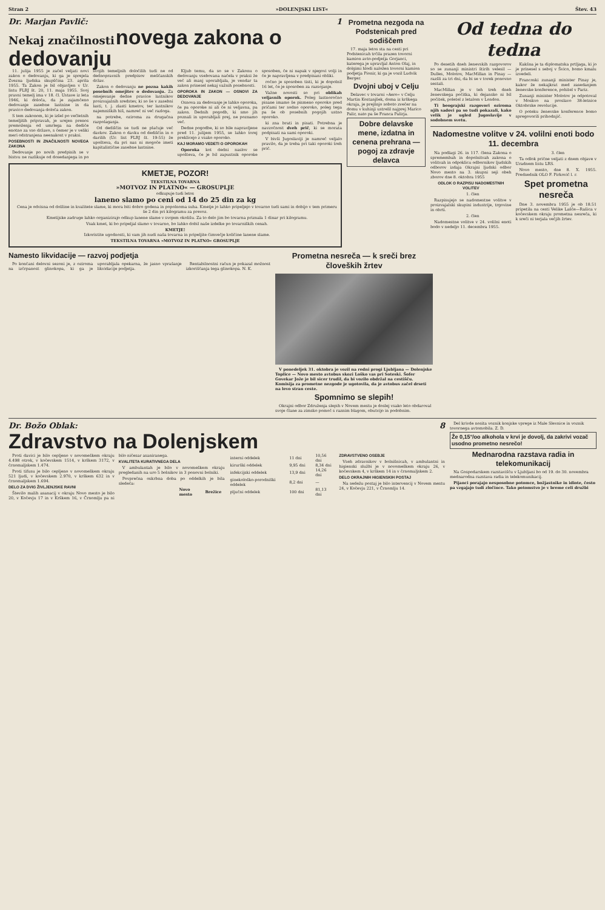Stran 2 »DOLENJSKI LIST« Štev. 43
Dr. Marjan Pavlič: 1
Nekaj značilnosti novega zakona o dedovanju
11. julija 1955 je začel veljati novi zakon o dedovanju, ki ga je sprejela Zvezna ljudska skupščina 23. aprila 1955. Ta Zakon je bil objavljen v Ur. listu FLRJ št. 20, 11. maja 1955. Svoj pravni temelj ima v 18. čl. Ustave iz leta 1946, ki določa, da je zajamčeno dedovanje zasebne lastnine in da pravico dedovanja določa zakon.
S tem zakonom, ki je izšel po večletnih temeljitih pripravah, je urejen prenos premoženja od umrlega na dediče enotno za vso državo, s čemer je v veliki meri odstranjena neenakost v praksi.
POSEBNOSTI IN ZNAČILNOSTI NOVEGA ZAKONA
Dedovanje po novih predpisih se v bistvu ne razlikuje od dosedanjega in po svojih temeljnih določilih tudi ne od dednopravnih predpisov meščanskih držav.
Zakon o dedovanju ne pozna kakih posebnih omejitev o dedovanju. Za omejevanje dedne pravice lastnikov proizvajalnih sredstev, ki so še v zasebni lasti, t. j. zlasti kmetov, ter lastnikov najemniških hiš, namreč ni več razloga.
na potrebe, oziroma za drugačna razpolaganja.
Od dediščin se tudi ne plačuje več davkov. Zakon o davku od dediščin in o darilih (Ur. list FLRJ št. 19-55) že upošteva, da pri nas ni mogoče imeti kapitalistične zasebne lastnine.
Kljub temu, da so se v Zakonu o dedovanju vsebovana načela v praksi že več ali manj uporabljala, je vendar ta zakon prinesel nekaj važnih posebnosti.
OPOROKA IN ZAKON — OSNOVI ZA DEDOVANJE
Osnova za dedovanje je lahko oporoka, če pa oporoke ni ali če ni veljavna, pa zakon. Dednih pogodb, ki smo jih poznali in uporabljali prej, ne poznamo več.
Dedne pogodbe, ki so bile napravljene pred 11. julijem 1955, se lahko torej preklicejo z vsako oporoko.
KAJ MORAMO VEDETI O OPOROKAH
Oporoka kot dedni naslov se upošteva, če je bil zapustnik oporoke sposoben, če ni napak v njegovi volji in če je napravljena v predpisani obliki.
ročno je sposoben tisti, ki je dopolnil 16 let, če je sposoben za razsojanje.
Važne novosti so pri oblikah veljavnih oporok. Poleg lastnoročno pisane imamo še pismeno oporoko pred pričami ter sodno oporoko, poleg tega pa še ob posebnih pogojih ustno oporoko.
ki zna brati in pisati. Potrebna je navzočnost dveh prič, ki se morata podpisati na sami oporoki.
V bivši Jugoslaviji je namreč veljalo pravilo, da je treba pri taki oporoki treh prič.
KMETJE, POZOR!
TEKSTILNA TOVARNA
»MOTVOZ IN PLATNO« — GROSUPLJE
odkupuje tudi letos
laneno slamo po ceni od 14 do 25 din za kg
Cena je odvisna od dolžine in kvalitete slame, ki mora biti dobro godena in popolnoma suha. Kmetje jo lahko pripeljejo v tovarno tudi sami in dobijo v tem primeru še 2 din pri kilogramu za prevoz.
Kmetijske zadruge lahko organizirajo odkup lanene slame v svojem okolišu. Za to delo jim bo tovarna priznala 1 dinar pri kilogramu.
Vsak kmet, ki bo pripeljal slamo v tovarno, bo lahko dobil naše izdelke po tovarniških cenah.
KMETJE!
Izkoristite ugodnosti, ki vam jih nudi naša tovarna in pripeljite čimvečje količine lanene slame.
TEKSTILNA TOVARNA »MOTVOZ IN PLATNO« GROSUPLJE
Prometna nezgoda na Podstenicah pred sodiščem
17. maja letos sta na cesti pri Podstenicah trčila prazen tovorni kamion avto-podjetja Gorjanci, katerega je upravljal Anton Olaj, in dolgimi hlodi naložen tovorni kamion podjetja Pionir, ki ga je vozil Ludvik Berger.
Dvojni uboj v Celju
Delavec v tovarni »Aero« v Celju Martin Kostanjšek, doma iz krškega okraja, je prejšnjo soboto zvečer na domu v kuhinji ustrelil najprej Marico Palir, nato pa še Franca Palirja.
Dobre delavske mene, izdatna in cenena prehrana — pogoj za zdravje delavca
Od tedna do tedna
Po desetih dneh ženevskih razgovorov so se zunanji ministri štirih velesil — Dulles, Molotov, MacMillan in Pinay — razšli za tri dni, da bi se v torek ponovno sestali.
MacMillan je v teh treh dneh ženevskega počitka, ki dejansko ni bil počitek, poletel z letalom v London.
Ti beograjski razgovori oziroma njih sadovi pa so tudi pokazali, kako velik je ugled Jugoslavije v sodobnem svetu.
Kakšna je ta diplomatska prtljaga, ki jo je prinesel s seboj v Švico, bomo kmalu izvedeli.
Francoski zunanji minister Pinay je, kakor že nekajkrat med zasedanjem ženevske konference, pohitel v Pariz.
Zunanji minister Molotov je odpotoval v Moskvo na proslavo 38-letnice Oktobrske revolucije.
O poteku ženevske konference bomo spregovorili prihodnjič.
Nadomestne volitve v 24. volilni enoti bodo 11. decembra
Na podlagi 26. in 117. člena Zakona o spremembah in dopolnitvah zakona o volitvah in odpoklicu odbornikov ljudskih odborov izdaja Okrajni ljudski odbor Novo mesto na 3. skupni seji obeh zborov dne 8. oktobra 1955
ODLOK O RAZPISU NADOMESTNIH VOLITEV
1. člen
Razpisujejo se nadomestne volitve v proizvajalski skupini industrije, trgovine in obrti.
2. člen
Nadomestne volitve v 24. volilni enoti bodo v nedeljo 11. decembra 1955.
3. člen
Ta odlok prične veljati z dnem objave v Uradnem listu LRS.
Novo mesto, dne 8. X. 1955. Predsednik OLO F. Pirkovič l. r.
Spet prometna nesreča
Dne 3. novembra 1955 je ob 18.51 pripetila na cesti Velike Lašče—Rašica v kočevskem okraju prometna nesreča, ki k sreči ni terjala večjih žrtev.
Namesto likvidacije — razvoj podjetja
Po končani delovni sezoni je, z oziroma na izčrpanost glinokopa, ki ga je uporabljala opekarna, že jasno vprašanje likvidacije podjetja.
Rentabilnostni račun je pokazal možnost izkoriščanja tega glinokopa. N. K.
Prometna nesreča — k sreči brez človeških žrtev
V ponedeljek 31. oktobra je vozil na redni progi Ljubljana — Dolenjske Toplice — Novo mesto avtobus skozi Loško vas pri Soteski. Šofer Govekar Jože je bil sicer trudil, da bi vozilo obdržal na cestišču. Komisija za prometne nezgode je ugotovila, da je avtobus začel drseti na levo stran ceste.
Spomnimo se slepih!
Okrajni odbor Združenja slepih v Novem mestu je doslej vsako leto obdaroval svoje člane za zimsko pomoč s raznim blagom, obutvijo in podobnim.
Dr. Božo Oblak: 8
Zdravstvo na Dolenjskem
Proti davici je bilo cepljeno v novomeškem okraju 4.498 otrok, v kočevskem 1514, v krškem 3172, v črnomaljskem 1.474.
Proti tifusu je bilo cepljeno v novomeškem okraju 521 ljudi, v kočevskem 2.970, v krškem 632 in v črnomaljskem 1.694.
DELO ZA DVIG ŽIVLJENJSKE RAVNI
Število malih asanacij v okraju Novo mesto je bilo 20, v Kočevju 17 in v Krškem 16, v Črnomlju pa ni bilo ničesar asaniranega.
KVALITETA KURATIVNEGA DELA
V ambulantah je bilo v novomeškem okraju pregledanih na uro 5 bolnikov in 3 ponovni bolniki.
Povprečna oskrbna doba po oddelkih je bila sledeča:
| | Novo mesto | Brežice |
| --- | --- | --- |
| interni oddelek | 11 dni | 10,56 dni |
| kirurški oddelek | 9,95 dni | 8,34 dni |
| infekcijski oddelek | 13,9 dni | 14,26 dni |
| ginekološko-porodniški oddelek | 8,2 dni | — |
| pljučni oddelek | 100 dni | 81,13 dni |
ZDRAVSTVENO OSEBJE
Vseh zdravnikov v bolnišnicah, v ambulantni in higienski službi je v novomeškem okraju 26, v kočevskem 4, v krškem 14 in v črnomaljskem 2.
DELO OKRAJNIH HIGIENSKIH POSTAJ
Na sedežu postaj je bilo intervencij v Novem mestu 24, v Kočevju 221, v Črnomlju 14.
Del krivde nosita voznik konjske vprege iz Male Slevnice in voznik tovornega avtomobila. Z. D.
Že 0,15°/oo alkohola v krvi je dovolj, da zakrivi vozač usodno prometno nesrečo!
Mednarodna razstava radia in telekomunikacij
Na Gospodarskem razstavišču v Ljubljani bo od 19. do 30. novembra mednarodna razstava radia in telekomunikacij.
Pijanci porajajo nesposobne potomce, božjastnike in idiote, često pa vzgajajo tudi zločince. Tako potomstvo je v breme celi družbi